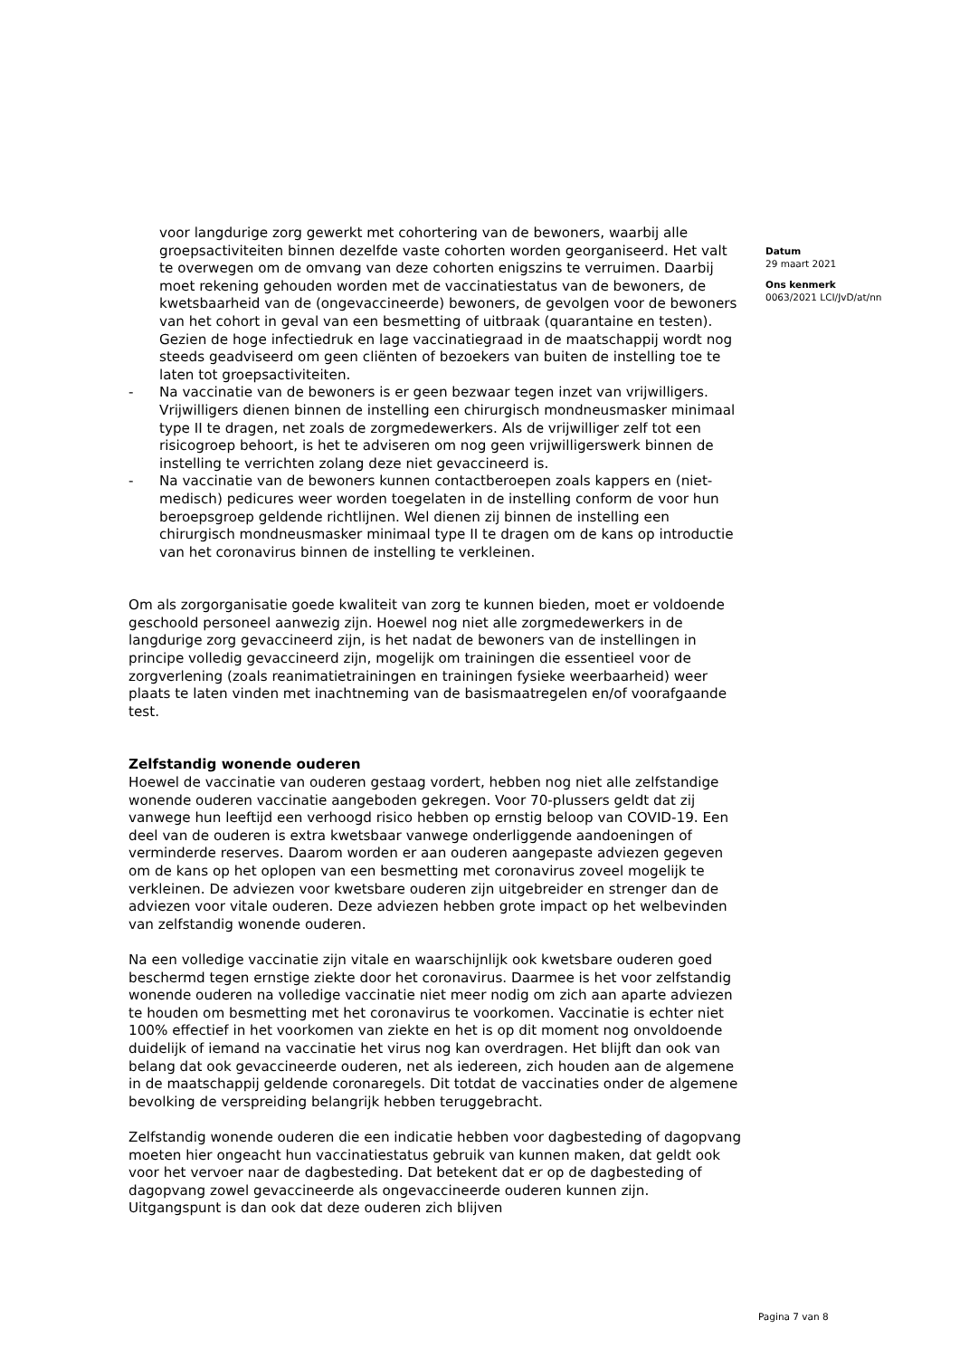voor langdurige zorg gewerkt met cohortering van de bewoners, waarbij alle groepsactiviteiten binnen dezelfde vaste cohorten worden georganiseerd. Het valt te overwegen om de omvang van deze cohorten enigszins te verruimen. Daarbij moet rekening gehouden worden met de vaccinatiestatus van de bewoners, de kwetsbaarheid van de (ongevaccineerde) bewoners, de gevolgen voor de bewoners van het cohort in geval van een besmetting of uitbraak (quarantaine en testen). Gezien de hoge infectiedruk en lage vaccinatiegraad in de maatschappij wordt nog steeds geadviseerd om geen cliënten of bezoekers van buiten de instelling toe te laten tot groepsactiviteiten.
- Na vaccinatie van de bewoners is er geen bezwaar tegen inzet van vrijwilligers. Vrijwilligers dienen binnen de instelling een chirurgisch mondneusmasker minimaal type II te dragen, net zoals de zorgmedewerkers. Als de vrijwilliger zelf tot een risicogroep behoort, is het te adviseren om nog geen vrijwilligerswerk binnen de instelling te verrichten zolang deze niet gevaccineerd is.
- Na vaccinatie van de bewoners kunnen contactberoepen zoals kappers en (niet-medisch) pedicures weer worden toegelaten in de instelling conform de voor hun beroepsgroep geldende richtlijnen. Wel dienen zij binnen de instelling een chirurgisch mondneusmasker minimaal type II te dragen om de kans op introductie van het coronavirus binnen de instelling te verkleinen.
Om als zorgorganisatie goede kwaliteit van zorg te kunnen bieden, moet er voldoende geschoold personeel aanwezig zijn. Hoewel nog niet alle zorgmedewerkers in de langdurige zorg gevaccineerd zijn, is het nadat de bewoners van de instellingen in principe volledig gevaccineerd zijn, mogelijk om trainingen die essentieel voor de zorgverlening (zoals reanimatietrainingen en trainingen fysieke weerbaarheid) weer plaats te laten vinden met inachtneming van de basismaatregelen en/of voorafgaande test.
Zelfstandig wonende ouderen
Hoewel de vaccinatie van ouderen gestaag vordert, hebben nog niet alle zelfstandige wonende ouderen vaccinatie aangeboden gekregen. Voor 70-plussers geldt dat zij vanwege hun leeftijd een verhoogd risico hebben op ernstig beloop van COVID-19. Een deel van de ouderen is extra kwetsbaar vanwege onderliggende aandoeningen of verminderde reserves. Daarom worden er aan ouderen aangepaste adviezen gegeven om de kans op het oplopen van een besmetting met coronavirus zoveel mogelijk te verkleinen. De adviezen voor kwetsbare ouderen zijn uitgebreider en strenger dan de adviezen voor vitale ouderen. Deze adviezen hebben grote impact op het welbevinden van zelfstandig wonende ouderen.
Na een volledige vaccinatie zijn vitale en waarschijnlijk ook kwetsbare ouderen goed beschermd tegen ernstige ziekte door het coronavirus. Daarmee is het voor zelfstandig wonende ouderen na volledige vaccinatie niet meer nodig om zich aan aparte adviezen te houden om besmetting met het coronavirus te voorkomen. Vaccinatie is echter niet 100% effectief in het voorkomen van ziekte en het is op dit moment nog onvoldoende duidelijk of iemand na vaccinatie het virus nog kan overdragen. Het blijft dan ook van belang dat ook gevaccineerde ouderen, net als iedereen, zich houden aan de algemene in de maatschappij geldende coronaregels. Dit totdat de vaccinaties onder de algemene bevolking de verspreiding belangrijk hebben teruggebracht.
Zelfstandig wonende ouderen die een indicatie hebben voor dagbesteding of dagopvang moeten hier ongeacht hun vaccinatiestatus gebruik van kunnen maken, dat geldt ook voor het vervoer naar de dagbesteding. Dat betekent dat er op de dagbesteding of dagopvang zowel gevaccineerde als ongevaccineerde ouderen kunnen zijn. Uitgangspunt is dan ook dat deze ouderen zich blijven
Datum
29 maart 2021
Ons kenmerk
0063/2021 LCI/JvD/at/nn
Pagina 7 van 8